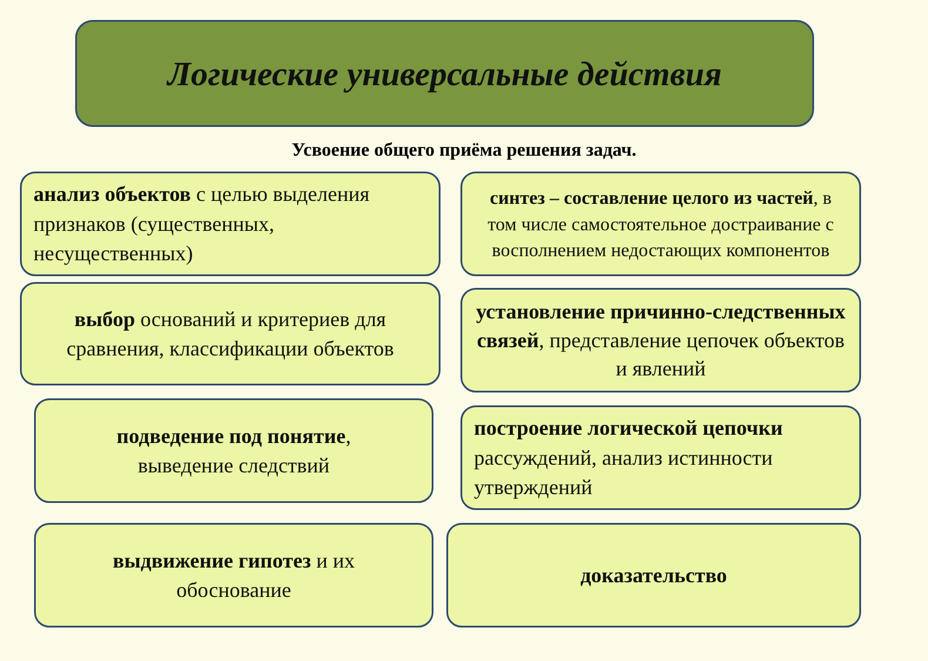Логические универсальные действия
Усвоение общего приёма решения задач.
анализ объектов с целью выделения признаков (существенных, несущественных)
синтез – составление целого из частей, в том числе самостоятельное достраивание с восполнением недостающих компонентов
выбор оснований и критериев для сравнения, классификации объектов
установление причинно-следственных связей, представление цепочек объектов и явлений
подведение под понятие,
выведение следствий
построение логической цепочки рассуждений, анализ истинности утверждений
выдвижение гипотез и их
обоснование
доказательство